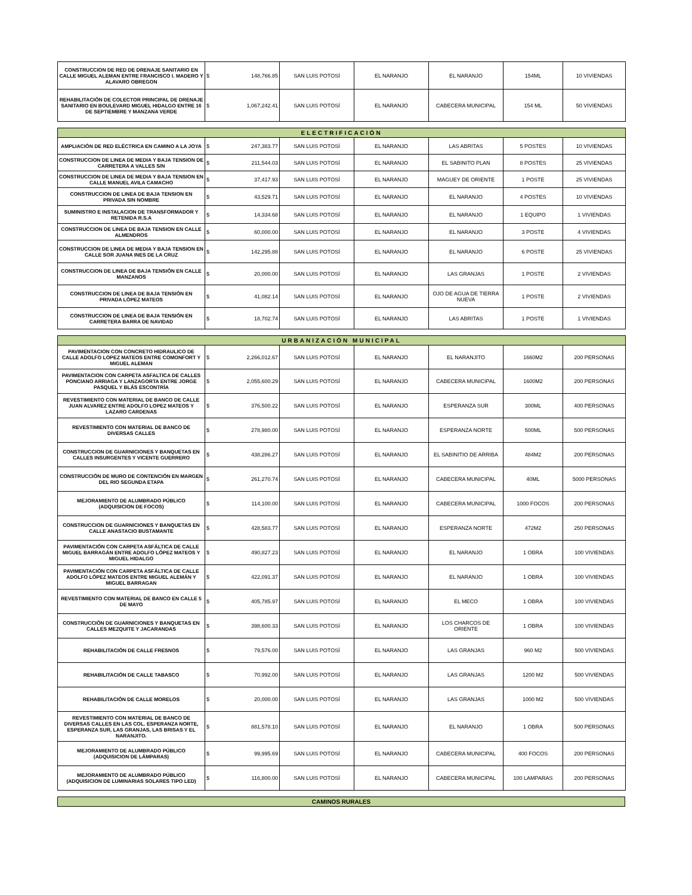| CONSTRUCCION DE RED DE DRENAJE SANITARIO EN CALLE MIGUEL ALEMAN ENTRE FRANCISCO I. MADERO Y ALAVARO OBREGON | $ | 148,766.85 | SAN LUIS POTOSÍ | EL NARANJO | EL NARANJO | 154ML | 10 VIVIENDAS |
| REHABILITACIÓN DE COLECTOR PRINCIPAL DE DRENAJE SANITARIO EN BOULEVARD MIGUEL HIDALGO ENTRE 16 DE SEPTIEMBRE Y MANZANA VERDE | $ | 1,067,242.41 | SAN LUIS POTOSÍ | EL NARANJO | CABECERA MUNICIPAL | 154 ML | 50 VIVIENDAS |
| ELECTRIFICACIÓN | | | | | | | |
| --- | --- | --- | --- | --- | --- | --- | --- |
| AMPLIACIÓN DE RED ELÉCTRICA EN CAMINO A LA JOYA | $ | 247,383.77 | SAN LUIS POTOSÍ | EL NARANJO | LAS ABRITAS | 5 POSTES | 10 VIVIENDAS |
| CONSTRUCCION DE LINEA DE MEDIA Y BAJA TENSION DE CARRETERA A VALLES S/N | $ | 211,544.03 | SAN LUIS POTOSÍ | EL NARANJO | EL SABINITO PLAN | 8 POSTES | 25 VIVIENDAS |
| CONSTRUCCION DE LINEA DE MEDIA Y BAJA TENSION EN CALLE MANUEL AVILA CAMACHO | $ | 37,417.93 | SAN LUIS POTOSÍ | EL NARANJO | MAGUEY DE ORIENTE | 1 POSTE | 25 VIVIENDAS |
| CONSTRUCCION DE LINEA DE BAJA TENSION EN PRIVADA SIN NOMBRE | $ | 43,529.71 | SAN LUIS POTOSÍ | EL NARANJO | EL NARANJO | 4 POSTES | 10 VIVIENDAS |
| SUMINISTRO E INSTALACION DE TRANSFORMADOR Y RETENIDA R.S.A | $ | 14,334.68 | SAN LUIS POTOSÍ | EL NARANJO | EL NARANJO | 1 EQUIPO | 1 VIVIENDAS |
| CONSTRUCCION DE LINEA DE BAJA TENSION EN CALLE ALMENDROS | $ | 60,000.00 | SAN LUIS POTOSÍ | EL NARANJO | EL NARANJO | 3 POSTE | 4 VIVIENDAS |
| CONSTRUCCION DE LINEA DE MEDIA Y BAJA TENSION EN CALLE SOR JUANA INES DE LA CRUZ | $ | 142,295.88 | SAN LUIS POTOSÍ | EL NARANJO | EL NARANJO | 6 POSTE | 25 VIVIENDAS |
| CONSTRUCCION DE LINEA DE BAJA TENSIÓN EN CALLE MANZANOS | $ | 20,000.00 | SAN LUIS POTOSÍ | EL NARANJO | LAS GRANJAS | 1 POSTE | 2 VIVIENDAS |
| CONSTRUCCION DE LINEA DE BAJA TENSIÓN EN PRIVADA LÓPEZ MATEOS | $ | 41,082.14 | SAN LUIS POTOSÍ | EL NARANJO | OJO DE AGUA DE TIERRA NUEVA | 1 POSTE | 2 VIVIENDAS |
| CONSTRUCCION DE LINEA DE BAJA TENSIÓN EN CARRETERA BARRA DE NAVIDAD | $ | 18,702.74 | SAN LUIS POTOSÍ | EL NARANJO | LAS ABRITAS | 1 POSTE | 1 VIVIENDAS |
| URBANIZACIÓN MUNICIPAL | | | | | | | |
| --- | --- | --- | --- | --- | --- | --- | --- |
| PAVIMENTACION CON CONCRETO HIDRAULICO DE CALLE ADOLFO LOPEZ MATEOS ENTRE COMONFORT Y MIGUEL ALEMAN | $ | 2,266,012.67 | SAN LUIS POTOSÍ | EL NARANJO | EL NARANJITO | 1660M2 | 200 PERSONAS |
| PAVIMENTACION CON CARPETA ASFALTICA DE CALLES PONCIANO ARRIAGA Y LANZAGORTA ENTRE JORGE PASQUEL Y BLÁS ESCONTRÍA | $ | 2,055,600.29 | SAN LUIS POTOSÍ | EL NARANJO | CABECERA MUNICIPAL | 1600M2 | 200 PERSONAS |
| REVESTIMIENTO CON MATERIAL DE BANCO DE CALLE JUAN ALVAREZ ENTRE ADOLFO LOPEZ MATEOS Y LAZARO CARDENAS | $ | 376,500.22 | SAN LUIS POTOSÍ | EL NARANJO | ESPERANZA SUR | 300ML | 400 PERSONAS |
| REVESTIMIENTO CON MATERIAL DE BANCO DE DIVERSAS CALLES | $ | 278,980.00 | SAN LUIS POTOSÍ | EL NARANJO | ESPERANZA NORTE | 500ML | 500 PERSONAS |
| CONSTRUCCION DE GUARNICIONES Y BANQUETAS EN CALLES INSURGENTES Y VICENTE GUERRERO | $ | 438,286.27 | SAN LUIS POTOSÍ | EL NARANJO | EL SABINITIO DE ARRIBA | 484M2 | 200 PERSONAS |
| CONSTRUCCIÓN DE MURO DE CONTENCIÓN EN MARGEN DEL RIO SEGUNDA ETAPA | $ | 261,270.74 | SAN LUIS POTOSÍ | EL NARANJO | CABECERA MUNICIPAL | 40ML | 5000 PERSONAS |
| MEJORAMIENTO DE ALUMBRADO PÚBLICO (ADQUISICION DE FOCOS) | $ | 114,100.00 | SAN LUIS POTOSÍ | EL NARANJO | CABECERA MUNICIPAL | 1000 FOCOS | 200 PERSONAS |
| CONSTRUCCION DE GUARNICIONES Y BANQUETAS EN CALLE ANASTACIO BUSTAMANTE | $ | 428,583.77 | SAN LUIS POTOSÍ | EL NARANJO | ESPERANZA NORTE | 472M2 | 250 PERSONAS |
| PAVIMENTACIÓN CON CARPETA ASFÁLTICA DE CALLE MIGUEL BARRAGÁN ENTRE ADOLFO LÓPEZ MATEOS Y MIGUEL HIDALGO | $ | 490,827.23 | SAN LUIS POTOSÍ | EL NARANJO | EL NARANJO | 1 OBRA | 100 VIVIENDAS |
| PAVIMENTACIÓN CON CARPETA ASFÁLTICA DE CALLE ADOLFO LÓPEZ MATEOS ENTRE MIGUEL ALEMÁN Y MIGUEL BARRAGAN | $ | 422,091.37 | SAN LUIS POTOSÍ | EL NARANJO | EL NARANJO | 1 OBRA | 100 VIVIENDAS |
| REVESTIMIENTO CON MATERIAL DE BANCO EN CALLE 5 DE MAYO | $ | 405,785.97 | SAN LUIS POTOSÍ | EL NARANJO | EL MECO | 1 OBRA | 100 VIVIENDAS |
| CONSTRUCCIÓN DE GUARNICIONES Y BANQUETAS EN CALLES MEZQUITE Y JACARANDAS | $ | 398,600.33 | SAN LUIS POTOSÍ | EL NARANJO | LOS CHARCOS DE ORIENTE | 1 OBRA | 100 VIVIENDAS |
| REHABILITACIÓN DE CALLE FRESNOS | $ | 79,576.00 | SAN LUIS POTOSÍ | EL NARANJO | LAS GRANJAS | 960 M2 | 500 VIVIENDAS |
| REHABILITACIÓN DE CALLE TABASCO | $ | 70,992.00 | SAN LUIS POTOSÍ | EL NARANJO | LAS GRANJAS | 1200 M2 | 500 VIVIENDAS |
| REHABILITACIÓN DE CALLE MORELOS | $ | 20,000.00 | SAN LUIS POTOSÍ | EL NARANJO | LAS GRANJAS | 1000 M2 | 500 VIVIENDAS |
| REVESTIMIENTO CON MATERIAL DE BANCO DE DIVERSAS CALLES EN LAS COL. ESPERANZA NORTE, ESPERANZA SUR, LAS GRANJAS, LAS BRISAS Y EL NARANJITO. | $ | 881,578.10 | SAN LUIS POTOSÍ | EL NARANJO | EL NARANJO | 1 OBRA | 500 PERSONAS |
| MEJORAMIENTO DE ALUMBRADO PÚBLICO (ADQUISICION DE LÁMPARAS) | $ | 99,995.69 | SAN LUIS POTOSÍ | EL NARANJO | CABECERA MUNICIPAL | 400 FOCOS | 200 PERSONAS |
| MEJORAMIENTO DE ALUMBRADO PÚBLICO (ADQUISICION DE LUMINARIAS SOLARES TIPO LED) | $ | 116,800.00 | SAN LUIS POTOSÍ | EL NARANJO | CABECERA MUNICIPAL | 100 LAMPARAS | 200 PERSONAS |
| CAMINOS RURALES |
| --- |